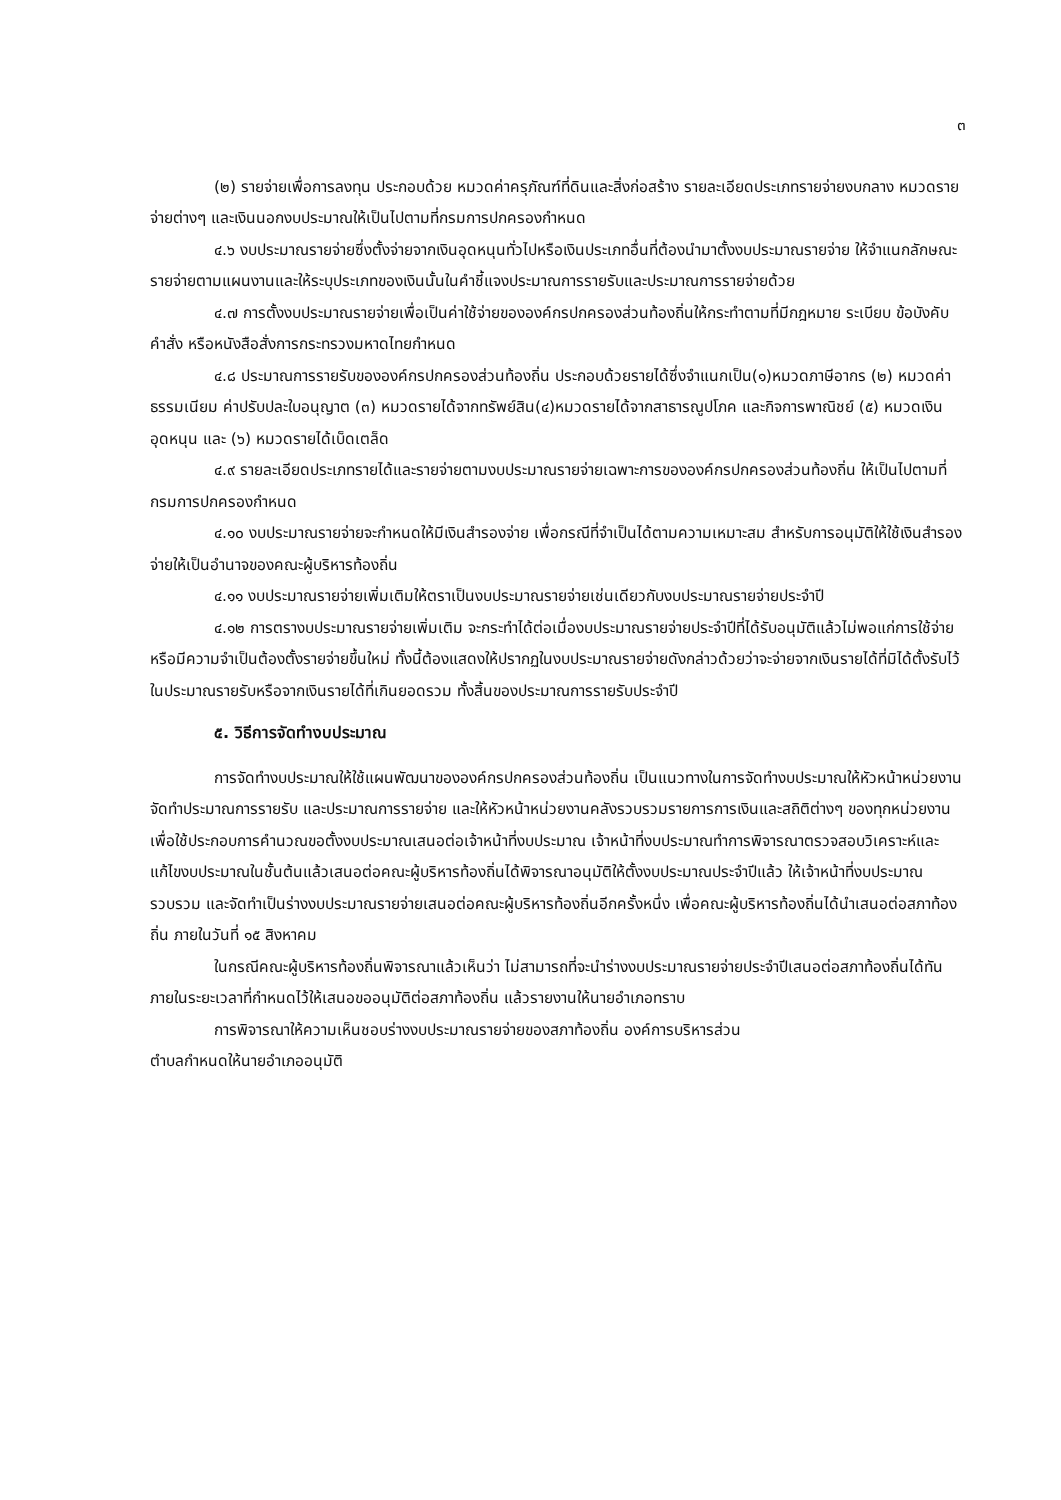๓
(๒) รายจ่ายเพื่อการลงทุน ประกอบด้วย หมวดค่าครุภัณฑ์ที่ดินและสิ่งก่อสร้าง รายละเอียดประเภทรายจ่ายงบกลาง หมวดรายจ่ายต่างๆ และเงินนอกงบประมาณให้เป็นไปตามที่กรมการปกครองกำหนด
๔.๖ งบประมาณรายจ่ายซึ่งตั้งจ่ายจากเงินอุดหนุนทั่วไปหรือเงินประเภทอื่นที่ต้องนำมาตั้งงบประมาณรายจ่าย ให้จำแนกลักษณะรายจ่ายตามแผนงานและให้ระบุประเภทของเงินนั้นในคำชี้แจงประมาณการรายรับและประมาณการรายจ่ายด้วย
๔.๗ การตั้งงบประมาณรายจ่ายเพื่อเป็นค่าใช้จ่ายขององค์กรปกครองส่วนท้องถิ่นให้กระทำตามที่มีกฎหมาย ระเบียบ ข้อบังคับ คำสั่ง หรือหนังสือสั่งการกระทรวงมหาดไทยกำหนด
๔.๘ ประมาณการรายรับขององค์กรปกครองส่วนท้องถิ่น ประกอบด้วยรายได้ซึ่งจำแนกเป็น(๑)หมวดภาษีอากร (๒) หมวดค่าธรรมเนียม ค่าปรับปละใบอนุญาต (๓) หมวดรายได้จากทรัพย์สิน(๔)หมวดรายได้จากสาธารณูปโภค และกิจการพาณิชย์ (๕) หมวดเงินอุดหนุน และ (๖) หมวดรายได้เบ็ดเตล็ด
๔.๙ รายละเอียดประเภทรายได้และรายจ่ายตามงบประมาณรายจ่ายเฉพาะการขององค์กรปกครองส่วนท้องถิ่น ให้เป็นไปตามที่กรมการปกครองกำหนด
๔.๑๐ งบประมาณรายจ่ายจะกำหนดให้มีเงินสำรองจ่าย เพื่อกรณีที่จำเป็นได้ตามความเหมาะสม สำหรับการอนุมัติให้ใช้เงินสำรองจ่ายให้เป็นอำนาจของคณะผู้บริหารท้องถิ่น
๔.๑๑ งบประมาณรายจ่ายเพิ่มเติมให้ตราเป็นงบประมาณรายจ่ายเช่นเดียวกับงบประมาณรายจ่ายประจำปี
๔.๑๒ การตรางบประมาณรายจ่ายเพิ่มเติม จะกระทำได้ต่อเมื่องบประมาณรายจ่ายประจำปีที่ได้รับอนุมัติแล้วไม่พอแก่การใช้จ่าย หรือมีความจำเป็นต้องตั้งรายจ่ายขึ้นใหม่ ทั้งนี้ต้องแสดงให้ปรากฏในงบประมาณรายจ่ายดังกล่าวด้วยว่าจะจ่ายจากเงินรายได้ที่มิได้ตั้งรับไว้ในประมาณรายรับหรือจากเงินรายได้ที่เกินยอดรวม ทั้งสิ้นของประมาณการรายรับประจำปี
๕. วิธีการจัดทำงบประมาณ
การจัดทำงบประมาณให้ใช้แผนพัฒนาขององค์กรปกครองส่วนท้องถิ่น เป็นแนวทางในการจัดทำงบประมาณให้หัวหน้าหน่วยงานจัดทำประมาณการรายรับ และประมาณการรายจ่าย และให้หัวหน้าหน่วยงานคลังรวบรวมรายการการเงินและสถิติต่างๆ ของทุกหน่วยงานเพื่อใช้ประกอบการคำนวณขอตั้งงบประมาณเสนอต่อเจ้าหน้าที่งบประมาณ เจ้าหน้าที่งบประมาณทำการพิจารณาตรวจสอบวิเคราะห์และแก้ไขงบประมาณในชั้นต้นแล้วเสนอต่อคณะผู้บริหารท้องถิ่นได้พิจารณาอนุมัติให้ตั้งงบประมาณประจำปีแล้ว ให้เจ้าหน้าที่งบประมาณรวบรวม และจัดทำเป็นร่างงบประมาณรายจ่ายเสนอต่อคณะผู้บริหารท้องถิ่นอีกครั้งหนึ่ง เพื่อคณะผู้บริหารท้องถิ่นได้นำเสนอต่อสภาท้องถิ่น ภายในวันที่ ๑๕ สิงหาคม
ในกรณีคณะผู้บริหารท้องถิ่นพิจารณาแล้วเห็นว่า ไม่สามารถที่จะนำร่างงบประมาณรายจ่ายประจำปีเสนอต่อสภาท้องถิ่นได้ทันภายในระยะเวลาที่กำหนดไว้ให้เสนอขออนุมัติต่อสภาท้องถิ่น แล้วรายงานให้นายอำเภอทราบ
การพิจารณาให้ความเห็นชอบร่างงบประมาณรายจ่ายของสภาท้องถิ่น องค์การบริหารส่วน
ตำบลกำหนดให้นายอำเภออนุมัติ